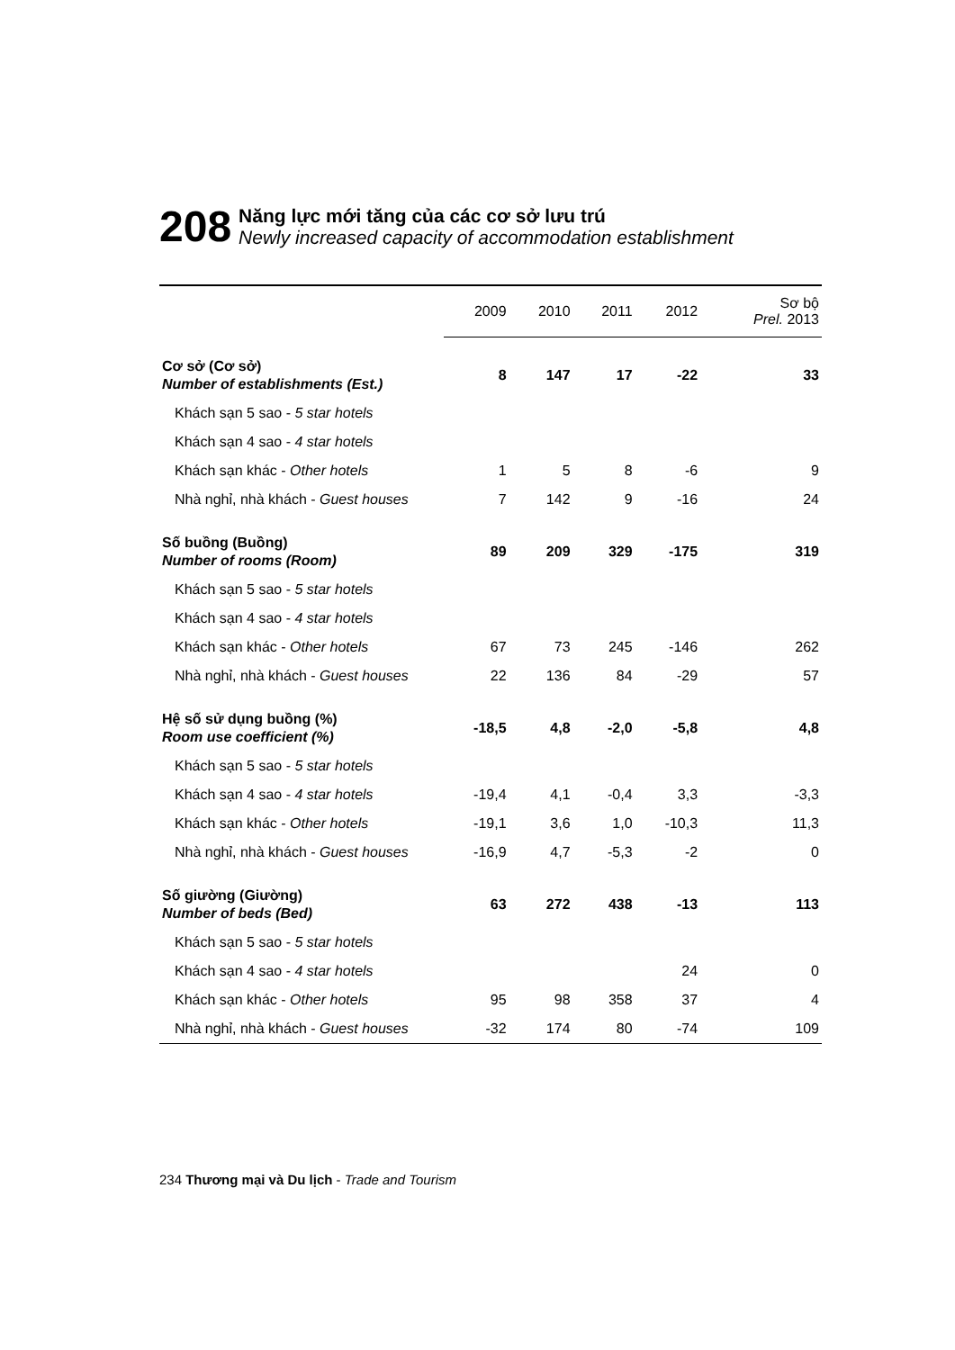208
Năng lực mới tăng của các cơ sở lưu trú
Newly increased capacity of accommodation establishment
| | 2009 | 2010 | 2011 | 2012 | Sơ bộ Prel. 2013 |
| --- | --- | --- | --- | --- | --- |
| Cơ sở (Cơ sở) Number of establishments (Est.) | 8 | 147 | 17 | -22 | 33 |
| Khách sạn 5 sao - 5 star hotels | | | | | |
| Khách sạn 4 sao - 4 star hotels | | | | | |
| Khách sạn khác - Other hotels | 1 | 5 | 8 | -6 | 9 |
| Nhà nghỉ, nhà khách - Guest houses | 7 | 142 | 9 | -16 | 24 |
| Số buồng (Buồng) Number of rooms (Room) | 89 | 209 | 329 | -175 | 319 |
| Khách sạn 5 sao - 5 star hotels | | | | | |
| Khách sạn 4 sao - 4 star hotels | | | | | |
| Khách sạn khác - Other hotels | 67 | 73 | 245 | -146 | 262 |
| Nhà nghỉ, nhà khách - Guest houses | 22 | 136 | 84 | -29 | 57 |
| Hệ số sử dụng buồng (%) Room use coefficient (%) | -18,5 | 4,8 | -2,0 | -5,8 | 4,8 |
| Khách sạn 5 sao - 5 star hotels | | | | | |
| Khách sạn 4 sao - 4 star hotels | -19,4 | 4,1 | -0,4 | 3,3 | -3,3 |
| Khách sạn khác - Other hotels | -19,1 | 3,6 | 1,0 | -10,3 | 11,3 |
| Nhà nghỉ, nhà khách - Guest houses | -16,9 | 4,7 | -5,3 | -2 | 0 |
| Số giường (Giường) Number of beds (Bed) | 63 | 272 | 438 | -13 | 113 |
| Khách sạn 5 sao - 5 star hotels | | | | | |
| Khách sạn 4 sao - 4 star hotels | | | | 24 | 0 |
| Khách sạn khác - Other hotels | 95 | 98 | 358 | 37 | 4 |
| Nhà nghỉ, nhà khách - Guest houses | -32 | 174 | 80 | -74 | 109 |
234 Thương mại và Du lịch - Trade and Tourism